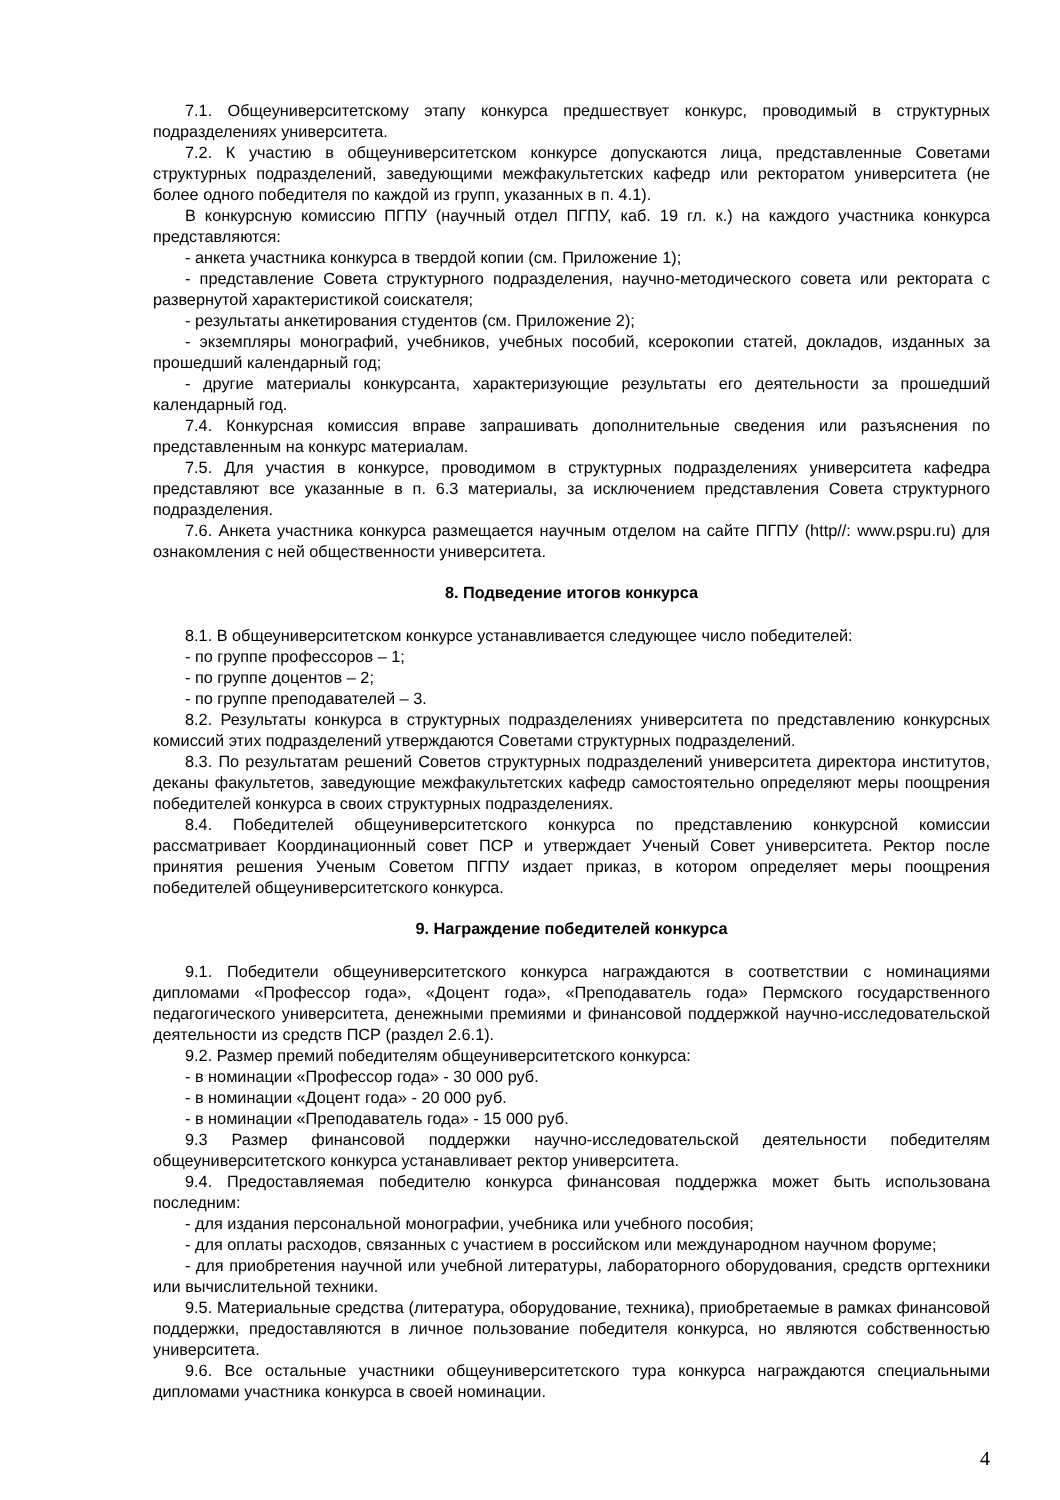7.1. Общеуниверситетскому этапу конкурса предшествует конкурс, проводимый в структурных подразделениях университета.
7.2. К участию в общеуниверситетском конкурсе допускаются лица, представленные Советами структурных подразделений, заведующими межфакультетских кафедр или ректоратом университета (не более одного победителя по каждой из групп, указанных в п. 4.1).
В конкурсную комиссию ПГПУ (научный отдел ПГПУ, каб. 19 гл. к.) на каждого участника конкурса представляются:
- анкета участника конкурса в твердой копии (см. Приложение 1);
- представление Совета структурного подразделения, научно-методического совета или ректората с развернутой характеристикой соискателя;
- результаты анкетирования студентов (см. Приложение 2);
- экземпляры монографий, учебников, учебных пособий, ксерокопии статей, докладов, изданных за прошедший календарный год;
- другие материалы конкурсанта, характеризующие результаты его деятельности за прошедший календарный год.
7.4. Конкурсная комиссия вправе запрашивать дополнительные сведения или разъяснения по представленным на конкурс материалам.
7.5. Для участия в конкурсе, проводимом в структурных подразделениях университета кафедра представляют все указанные в п. 6.3 материалы, за исключением представления Совета структурного подразделения.
7.6. Анкета участника конкурса размещается научным отделом на сайте ПГПУ (http//: www.pspu.ru) для ознакомления с ней общественности университета.
8. Подведение итогов конкурса
8.1. В общеуниверситетском конкурсе устанавливается следующее число победителей:
- по группе профессоров – 1;
- по группе доцентов – 2;
- по группе преподавателей – 3.
8.2. Результаты конкурса в структурных подразделениях университета по представлению конкурсных комиссий этих подразделений утверждаются Советами структурных подразделений.
8.3. По результатам решений Советов структурных подразделений университета директора институтов, деканы факультетов, заведующие межфакультетских кафедр самостоятельно определяют меры поощрения победителей конкурса в своих структурных подразделениях.
8.4. Победителей общеуниверситетского конкурса по представлению конкурсной комиссии рассматривает Координационный совет ПСР и утверждает Ученый Совет университета. Ректор после принятия решения Ученым Советом ПГПУ издает приказ, в котором определяет меры поощрения победителей общеуниверситетского конкурса.
9. Награждение победителей конкурса
9.1. Победители общеуниверситетского конкурса награждаются в соответствии с номинациями дипломами «Профессор года», «Доцент года», «Преподаватель года» Пермского государственного педагогического университета, денежными премиями и финансовой поддержкой научно-исследовательской деятельности из средств ПСР (раздел 2.6.1).
9.2. Размер премий победителям общеуниверситетского конкурса:
- в номинации «Профессор года» - 30 000 руб.
- в номинации «Доцент года» - 20 000 руб.
- в номинации «Преподаватель года» - 15 000 руб.
9.3 Размер финансовой поддержки научно-исследовательской деятельности победителям общеуниверситетского конкурса устанавливает ректор университета.
9.4. Предоставляемая победителю конкурса финансовая поддержка может быть использована последним:
- для издания персональной монографии, учебника или учебного пособия;
- для оплаты расходов, связанных с участием в российском или международном научном форуме;
- для приобретения научной или учебной литературы, лабораторного оборудования, средств оргтехники или вычислительной техники.
9.5. Материальные средства (литература, оборудование, техника), приобретаемые в рамках финансовой поддержки, предоставляются в личное пользование победителя конкурса, но являются собственностью университета.
9.6. Все остальные участники общеуниверситетского тура конкурса награждаются специальными дипломами участника конкурса в своей номинации.
4